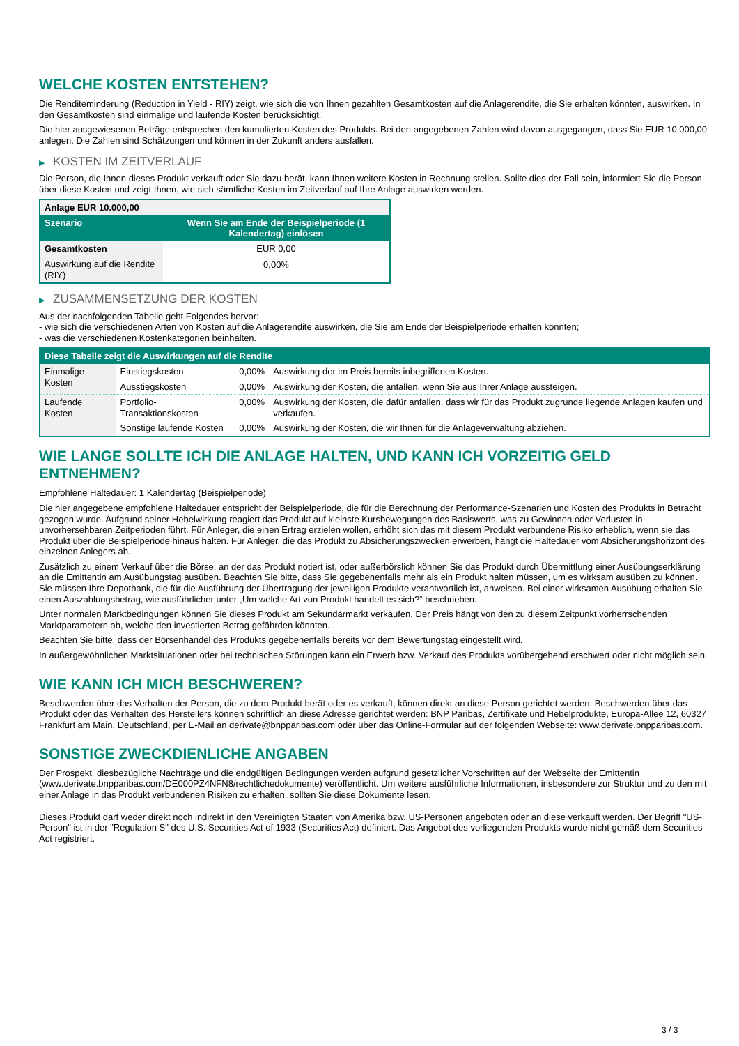WELCHE KOSTEN ENTSTEHEN?
Die Renditeminderung (Reduction in Yield - RIY) zeigt, wie sich die von Ihnen gezahlten Gesamtkosten auf die Anlagerendite, die Sie erhalten könnten, auswirken. In den Gesamtkosten sind einmalige und laufende Kosten berücksichtigt.
Die hier ausgewiesenen Beträge entsprechen den kumulierten Kosten des Produkts. Bei den angegebenen Zahlen wird davon ausgegangen, dass Sie EUR 10.000,00 anlegen. Die Zahlen sind Schätzungen und können in der Zukunft anders ausfallen.
▶ KOSTEN IM ZEITVERLAUF
Die Person, die Ihnen dieses Produkt verkauft oder Sie dazu berät, kann Ihnen weitere Kosten in Rechnung stellen. Sollte dies der Fall sein, informiert Sie die Person über diese Kosten und zeigt Ihnen, wie sich sämtliche Kosten im Zeitverlauf auf Ihre Anlage auswirken werden.
| Anlage EUR 10.000,00 | |
| --- | --- |
| Szenario | Wenn Sie am Ende der Beispielperiode (1 Kalendertag) einlösen |
| Gesamtkosten | EUR 0,00 |
| Auswirkung auf die Rendite (RIY) | 0,00% |
▶ ZUSAMMENSETZUNG DER KOSTEN
Aus der nachfolgenden Tabelle geht Folgendes hervor:
- wie sich die verschiedenen Arten von Kosten auf die Anlagerendite auswirken, die Sie am Ende der Beispielperiode erhalten könnten;
- was die verschiedenen Kostenkategorien beinhalten.
| Diese Tabelle zeigt die Auswirkungen auf die Rendite | | | |
| --- | --- | --- | --- |
| Einmalige Kosten | Einstiegskosten | 0,00% | Auswirkung der im Preis bereits inbegriffenen Kosten. |
| | Ausstiegskosten | 0,00% | Auswirkung der Kosten, die anfallen, wenn Sie aus Ihrer Anlage aussteigen. |
| Laufende Kosten | Portfolio-Transaktionskosten | 0,00% | Auswirkung der Kosten, die dafür anfallen, dass wir für das Produkt zugrunde liegende Anlagen kaufen und verkaufen. |
| | Sonstige laufende Kosten | 0,00% | Auswirkung der Kosten, die wir Ihnen für die Anlageverwaltung abziehen. |
WIE LANGE SOLLTE ICH DIE ANLAGE HALTEN, UND KANN ICH VORZEITIG GELD ENTNEHMEN?
Empfohlene Haltedauer: 1 Kalendertag (Beispielperiode)
Die hier angegebene empfohlene Haltedauer entspricht der Beispielperiode, die für die Berechnung der Performance-Szenarien und Kosten des Produkts in Betracht gezogen wurde. Aufgrund seiner Hebelwirkung reagiert das Produkt auf kleinste Kursbewegungen des Basiswerts, was zu Gewinnen oder Verlusten in unvorhersehbaren Zeitperioden führt. Für Anleger, die einen Ertrag erzielen wollen, erhöht sich das mit diesem Produkt verbundene Risiko erheblich, wenn sie das Produkt über die Beispielperiode hinaus halten. Für Anleger, die das Produkt zu Absicherungszwecken erwerben, hängt die Haltedauer vom Absicherungshorizont des einzelnen Anlegers ab.
Zusätzlich zu einem Verkauf über die Börse, an der das Produkt notiert ist, oder außerbörslich können Sie das Produkt durch Übermittlung einer Ausübungserklärung an die Emittentin am Ausübungstag ausüben. Beachten Sie bitte, dass Sie gegebenenfalls mehr als ein Produkt halten müssen, um es wirksam ausüben zu können. Sie müssen Ihre Depotbank, die für die Ausführung der Übertragung der jeweiligen Produkte verantwortlich ist, anweisen. Bei einer wirksamen Ausübung erhalten Sie einen Auszahlungsbetrag, wie ausführlicher unter „Um welche Art von Produkt handelt es sich?“ beschrieben.
Unter normalen Marktbedingungen können Sie dieses Produkt am Sekundärmarkt verkaufen. Der Preis hängt von den zu diesem Zeitpunkt vorherrschenden Marktparametern ab, welche den investierten Betrag gefährden könnten.
Beachten Sie bitte, dass der Börsenhandel des Produkts gegebenenfalls bereits vor dem Bewertungstag eingestellt wird.
In außergewöhnlichen Marktsituationen oder bei technischen Störungen kann ein Erwerb bzw. Verkauf des Produkts vorübergehend erschwert oder nicht möglich sein.
WIE KANN ICH MICH BESCHWEREN?
Beschwerden über das Verhalten der Person, die zu dem Produkt berät oder es verkauft, können direkt an diese Person gerichtet werden. Beschwerden über das Produkt oder das Verhalten des Herstellers können schriftlich an diese Adresse gerichtet werden: BNP Paribas, Zertifikate und Hebelprodukte, Europa-Allee 12, 60327 Frankfurt am Main, Deutschland, per E-Mail an derivate@bnpparibas.com oder über das Online-Formular auf der folgenden Webseite: www.derivate.bnpparibas.com.
SONSTIGE ZWECKDIENLICHE ANGABEN
Der Prospekt, diesbezügliche Nachträge und die endgültigen Bedingungen werden aufgrund gesetzlicher Vorschriften auf der Webseite der Emittentin (www.derivate.bnpparibas.com/DE000PZ4NFN8/rechtlichedokumente) veröffentlicht. Um weitere ausführliche Informationen, insbesondere zur Struktur und zu den mit einer Anlage in das Produkt verbundenen Risiken zu erhalten, sollten Sie diese Dokumente lesen.
Dieses Produkt darf weder direkt noch indirekt in den Vereinigten Staaten von Amerika bzw. US-Personen angeboten oder an diese verkauft werden. Der Begriff "US-Person" ist in der "Regulation S" des U.S. Securities Act of 1933 (Securities Act) definiert. Das Angebot des vorliegenden Produkts wurde nicht gemäß dem Securities Act registriert.
3 / 3